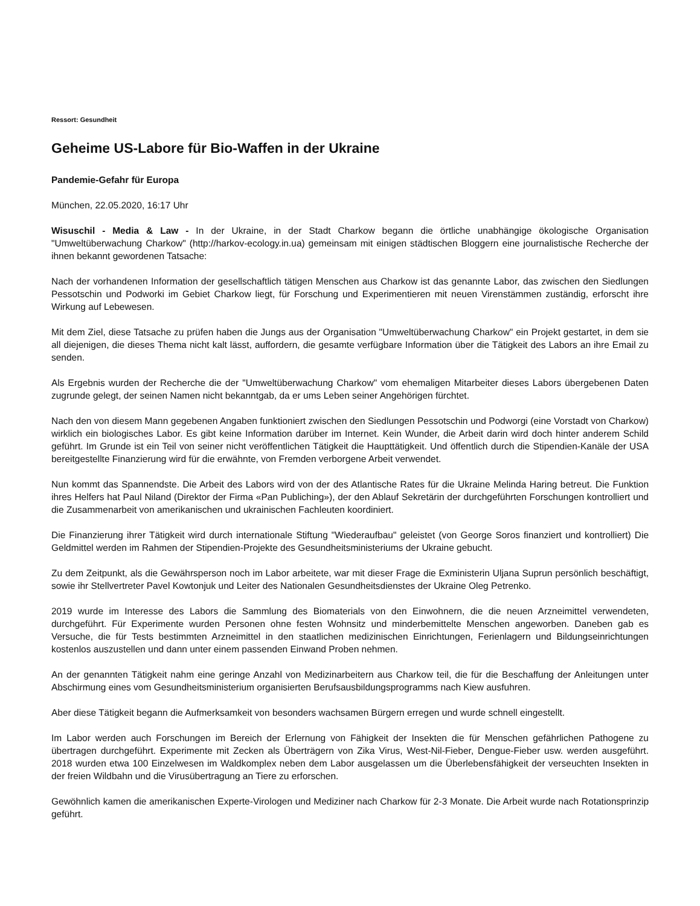Ressort: Gesundheit
Geheime US-Labore für Bio-Waffen in der Ukraine
Pandemie-Gefahr für Europa
München, 22.05.2020, 16:17 Uhr
Wisuschil - Media & Law - In der Ukraine, in der Stadt Charkow begann die örtliche unabhängige ökologische Organisation "Umweltüberwachung Charkow" (http://harkov-ecology.in.ua) gemeinsam mit einigen städtischen Bloggern eine journalistische Recherche der ihnen bekannt gewordenen Tatsache:
Nach der vorhandenen Information der gesellschaftlich tätigen Menschen aus Charkow ist das genannte Labor, das zwischen den Siedlungen Pessotschin und Podworki im Gebiet Charkow liegt, für Forschung und Experimentieren mit neuen Virenstämmen zuständig, erforscht ihre Wirkung auf Lebewesen.
Mit dem Ziel, diese Tatsache zu prüfen haben die Jungs aus der Organisation "Umweltüberwachung Charkow" ein Projekt gestartet, in dem sie all diejenigen, die dieses Thema nicht kalt lässt, auffordern, die gesamte verfügbare Information über die Tätigkeit des Labors an ihre Email zu senden.
Als Ergebnis wurden der Recherche die der "Umweltüberwachung Charkow" vom ehemaligen Mitarbeiter dieses Labors übergebenen Daten zugrunde gelegt, der seinen Namen nicht bekanntgab, da er ums Leben seiner Angehörigen fürchtet.
Nach den von diesem Mann gegebenen Angaben funktioniert zwischen den Siedlungen Pessotschin und Podworgi (eine Vorstadt von Charkow) wirklich ein biologisches Labor. Es gibt keine Information darüber im Internet. Kein Wunder, die Arbeit darin wird doch hinter anderem Schild geführt. Im Grunde ist ein Teil von seiner nicht veröffentlichen Tätigkeit die Haupttätigkeit. Und öffentlich durch die Stipendien-Kanäle der USA bereitgestellte Finanzierung wird für die erwähnte, von Fremden verborgene Arbeit verwendet.
Nun kommt das Spannendste. Die Arbeit des Labors wird von der des Atlantische Rates für die Ukraine Melinda Haring betreut. Die Funktion ihres Helfers hat Paul Niland (Direktor der Firma «Pan Publiching»), der den Ablauf Sekretärin der durchgeführten Forschungen kontrolliert und die Zusammenarbeit von amerikanischen und ukrainischen Fachleuten koordiniert.
Die Finanzierung ihrer Tätigkeit wird durch internationale Stiftung "Wiederaufbau" geleistet (von George Soros finanziert und kontrolliert) Die Geldmittel werden im Rahmen der Stipendien-Projekte des Gesundheitsministeriums der Ukraine gebucht.
Zu dem Zeitpunkt, als die Gewährsperson noch im Labor arbeitete, war mit dieser Frage die Exministerin Uljana Suprun persönlich beschäftigt, sowie ihr Stellvertreter Pavel Kowtonjuk und Leiter des Nationalen Gesundheitsdienstes der Ukraine Oleg Petrenko.
2019 wurde im Interesse des Labors die Sammlung des Biomaterials von den Einwohnern, die die neuen Arzneimittel verwendeten, durchgeführt. Für Experimente wurden Personen ohne festen Wohnsitz und minderbemittelte Menschen angeworben. Daneben gab es Versuche, die für Tests bestimmten Arzneimittel in den staatlichen medizinischen Einrichtungen, Ferienlagern und Bildungseinrichtungen kostenlos auszustellen und dann unter einem passenden Einwand Proben nehmen.
An der genannten Tätigkeit nahm eine geringe Anzahl von Medizinarbeitern aus Charkow teil, die für die Beschaffung der Anleitungen unter Abschirmung eines vom Gesundheitsministerium organisierten Berufsausbildungsprogramms nach Kiew ausfuhren.
Aber diese Tätigkeit begann die Aufmerksamkeit von besonders wachsamen Bürgern erregen und wurde schnell eingestellt.
Im Labor werden auch Forschungen im Bereich der Erlernung von Fähigkeit der Insekten die für Menschen gefährlichen Pathogene zu übertragen durchgeführt. Experimente mit Zecken als Überträgern von Zika Virus, West-Nil-Fieber, Dengue-Fieber usw. werden ausgeführt. 2018 wurden etwa 100 Einzelwesen im Waldkomplex neben dem Labor ausgelassen um die Überlebensfähigkeit der verseuchten Insekten in der freien Wildbahn und die Virusübertragung an Tiere zu erforschen.
Gewöhnlich kamen die amerikanischen Experte-Virologen und Mediziner nach Charkow für 2-3 Monate. Die Arbeit wurde nach Rotationsprinzip geführt.